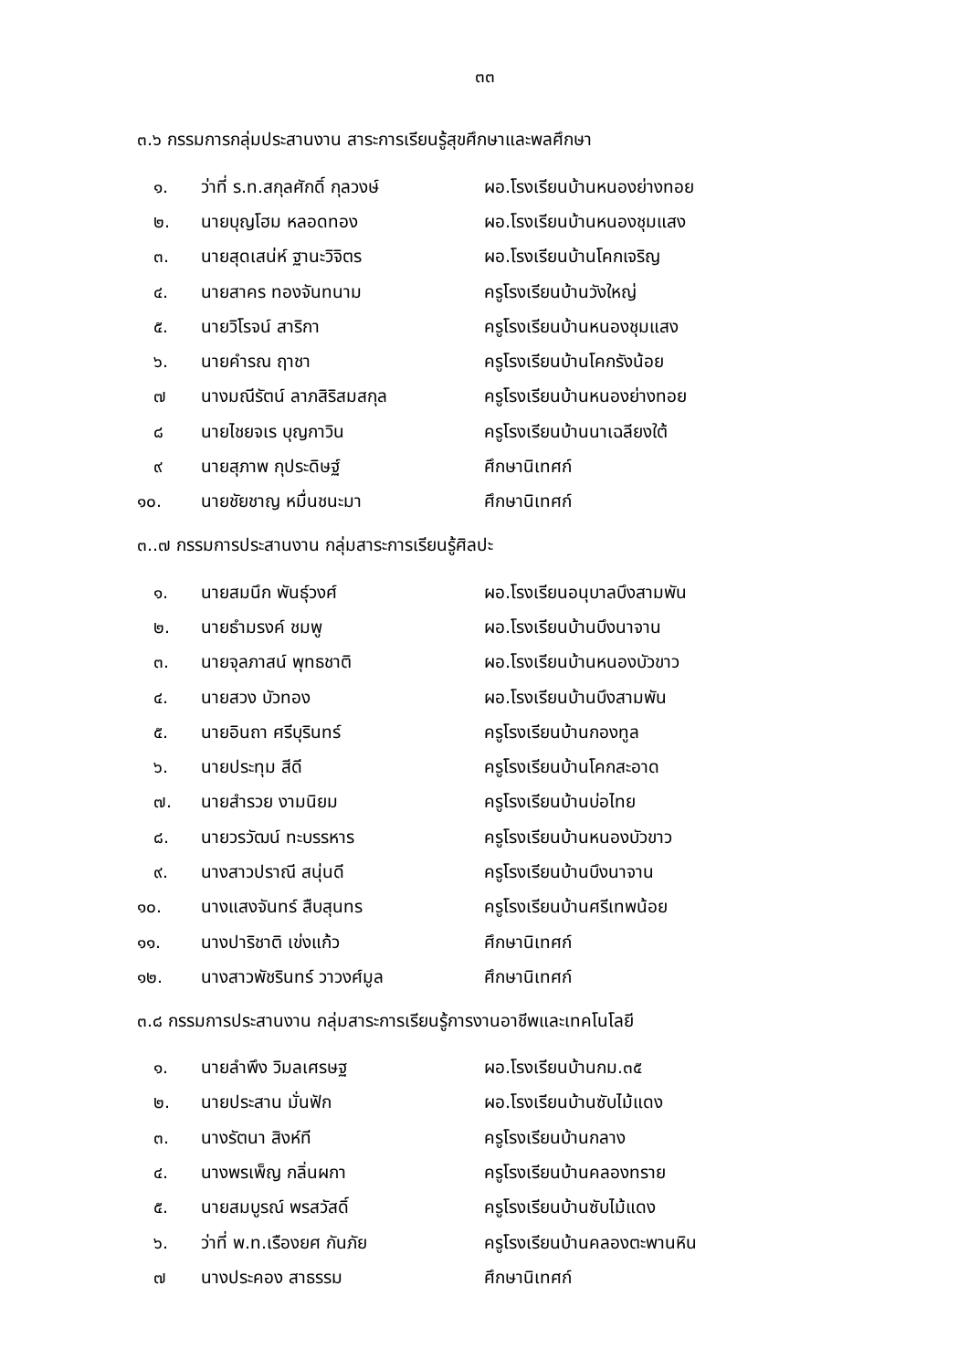๓๓
๓.๖ กรรมการกลุ่มประสานงาน สาระการเรียนรู้สุขศึกษาและพลศึกษา
๑. ว่าที่ ร.ท.สกุลศักดิ์ กุลวงษ์ ผอ.โรงเรียนบ้านหนองย่างทอย
๒. นายบุญโฮม หลอดทอง ผอ.โรงเรียนบ้านหนองชุมแสง
๓. นายสุดเสน่ห์ ฐานะวิจิตร ผอ.โรงเรียนบ้านโคกเจริญ
๔. นายสาคร ทองจันทนาม ครูโรงเรียนบ้านวังใหญ่
๕. นายวิโรจน์ สาริกา ครูโรงเรียนบ้านหนองชุมแสง
๖. นายคำรณ ฤาชา ครูโรงเรียนบ้านโคกรังน้อย
๗ นางมณีรัตน์ ลาภสิริสมสกุล ครูโรงเรียนบ้านหนองย่างทอย
๘ นายไชยจเร บุญกาวิน ครูโรงเรียนบ้านนาเฉลียงใต้
๙ นายสุภาพ กุประดิษฐ์ ศึกษานิเทศก์
๑๐. นายชัยชาญ หมื่นชนะมา ศึกษานิเทศก์
๓..๗ กรรมการประสานงาน กลุ่มสาระการเรียนรู้ศิลปะ
๑. นายสมนึก พันธุ์วงศ์ ผอ.โรงเรียนอนุบาลบึงสามพัน
๒. นายธำมรงค์ ชมพู ผอ.โรงเรียนบ้านบึงนาจาน
๓. นายจุลภาสน์ พุทธชาติ ผอ.โรงเรียนบ้านหนองบัวขาว
๔. นายสวง บัวทอง ผอ.โรงเรียนบ้านบึงสามพัน
๕. นายอินถา ศรีบุรินทร์ ครูโรงเรียนบ้านกองทูล
๖. นายประทุม สีดี ครูโรงเรียนบ้านโคกสะอาด
๗. นายสำรวย งามนิยม ครูโรงเรียนบ้านบ่อไทย
๘. นายวรวัฒน์ ทะบรรหาร ครูโรงเรียนบ้านหนองบัวขาว
๙. นางสาวปราณี สนุ่นดี ครูโรงเรียนบ้านบึงนาจาน
๑๐. นางแสงจันทร์ สืบสุนทร ครูโรงเรียนบ้านศรีเทพน้อย
๑๑. นางปาริชาติ เข่งแก้ว ศึกษานิเทศก์
๑๒. นางสาวพัชรินทร์ วาวงศ์มูล ศึกษานิเทศก์
๓.๘ กรรมการประสานงาน กลุ่มสาระการเรียนรู้การงานอาชีพและเทคโนโลยี
๑. นายลำพึง วิมลเศรษฐ ผอ.โรงเรียนบ้านกม.๓๕
๒. นายประสาน มั่นฟัก ผอ.โรงเรียนบ้านซับไม้แดง
๓. นางรัตนา สิงห์ที ครูโรงเรียนบ้านกลาง
๔. นางพรเพ็ญ กลิ่นผกา ครูโรงเรียนบ้านคลองทราย
๕. นายสมบูรณ์ พรสวัสดิ์ ครูโรงเรียนบ้านซับไม้แดง
๖. ว่าที่ พ.ท.เรืองยศ กันภัย ครูโรงเรียนบ้านคลองตะพานหิน
๗ นางประคอง สาธรรม ศึกษานิเทศก์